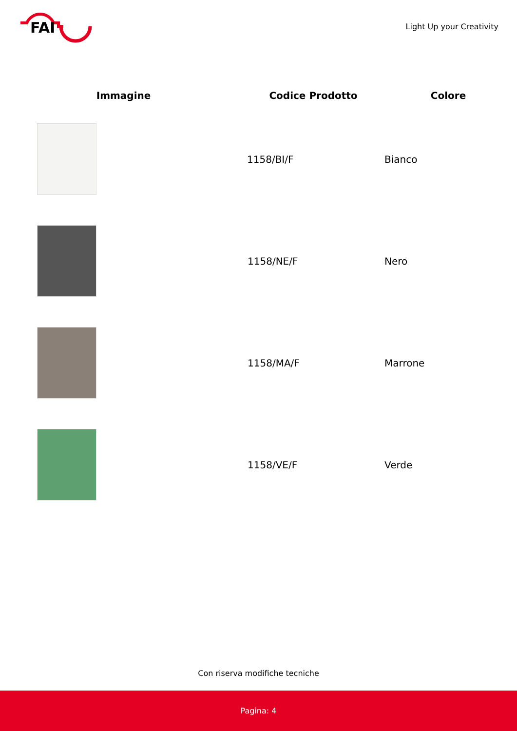FAI
Light Up your Creativity
| Immagine | Codice Prodotto | Colore |
| --- | --- | --- |
| | 1158/BI/F | Bianco |
| | 1158/NE/F | Nero |
| | 1158/MA/F | Marrone |
| | 1158/VE/F | Verde |
Con riserva modifiche tecniche
Pagina: 4